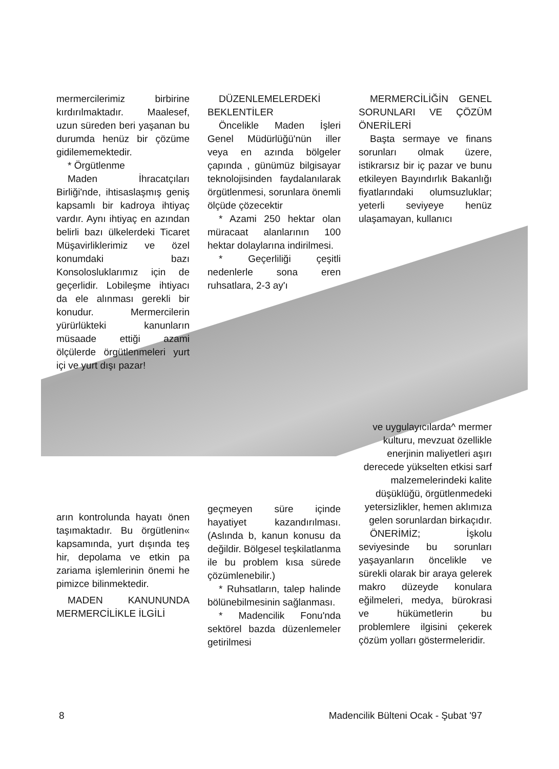mermercilerimiz birbirine kırdırılmaktadır. Maalesef, uzun süreden beri yaşanan bu durumda henüz bir çözüme gidilememektedir.
* Örgütlenme
Maden İhracatçıları Birliği'nde, ihtisaslaşmış geniş kapsamlı bir kadroya ihtiyaç vardır. Aynı ihtiyaç en azından belirli bazı ülkelerdeki Ticaret Müşavirliklerimiz ve özel konumdaki bazı Konsolosluklarımız için de geçerlidir. Lobileşme ihtiyacı da ele alınması gerekli bir konudur. Mermercilerin yürürlükteki kanunların müsaade ettiği azami ölçülerde örgütlenmeleri yurt içi ve yurt dışı pazar!
arın kontrolunda hayatı önen taşımaktadır. Bu örgütlenin« kapsamında, yurt dışında teş hir, depolama ve etkin pa zariama işlemlerinin önemi he pimizce bilinmektedir.
MADEN KANUNUNDA MERMERCİLİKLE İLGİLİ
DÜZENLEMELERDEKİ BEKLENTİLER
Öncelikle Maden İşleri Genel Müdürlüğü'nün iller veya en azında bölgeler çapında , günümüz bilgisayar teknolojisinden faydalanılarak örgütlenmesi, sorunlara önemli ölçüde çözecektir
* Azami 250 hektar olan müracaat alanlarının 100 hektar dolaylarına indirilmesi.
* Geçerliliği çeşitli nedenlerle sona eren ruhsatlara, 2-3 ay'ı
geçmeyen süre içinde hayatiyet kazandırılması. (Aslında b, kanun konusu da değildir. Bölgesel teşkilatlanma ile bu problem kısa sürede çözümlenebilir.)
* Ruhsatların, talep halinde bölünebilmesinin sağlanması.
* Madencilik Fonu'nda sektörel bazda düzenlemeler getirilmesi
MERMERCİLİĞİN GENEL SORUNLARI VE ÇÖZÜM ÖNERİLERİ
Başta sermaye ve finans sorunları olmak üzere, istikrarsız bir iç pazar ve bunu etkileyen Bayındırlık Bakanlığı fiyatlarındaki olumsuzluklar; yeterli seviyeye henüz ulaşamayan, kullanıcı
ve uygulayıcılarda^ mermer kulturu, mevzuat özellikle enerjinin maliyetleri aşırı derecede yükselten etkisi sarf malzemelerindeki kalite düşüklüğü, örgütlenmedeki yetersizlikler, hemen aklımıza gelen sorunlardan birkaçıdır.
ÖNERİMİZ; İşkolu seviyesinde bu sorunları yaşayanların öncelikle ve sürekli olarak bir araya gelerek makro düzeyde konulara eğilmeleri, medya, bürokrasi ve hükümetlerin bu problemlere ilgisini çekerek çözüm yolları göstermeleridir.
8 Madencilik Bülteni Ocak - Şubat '97